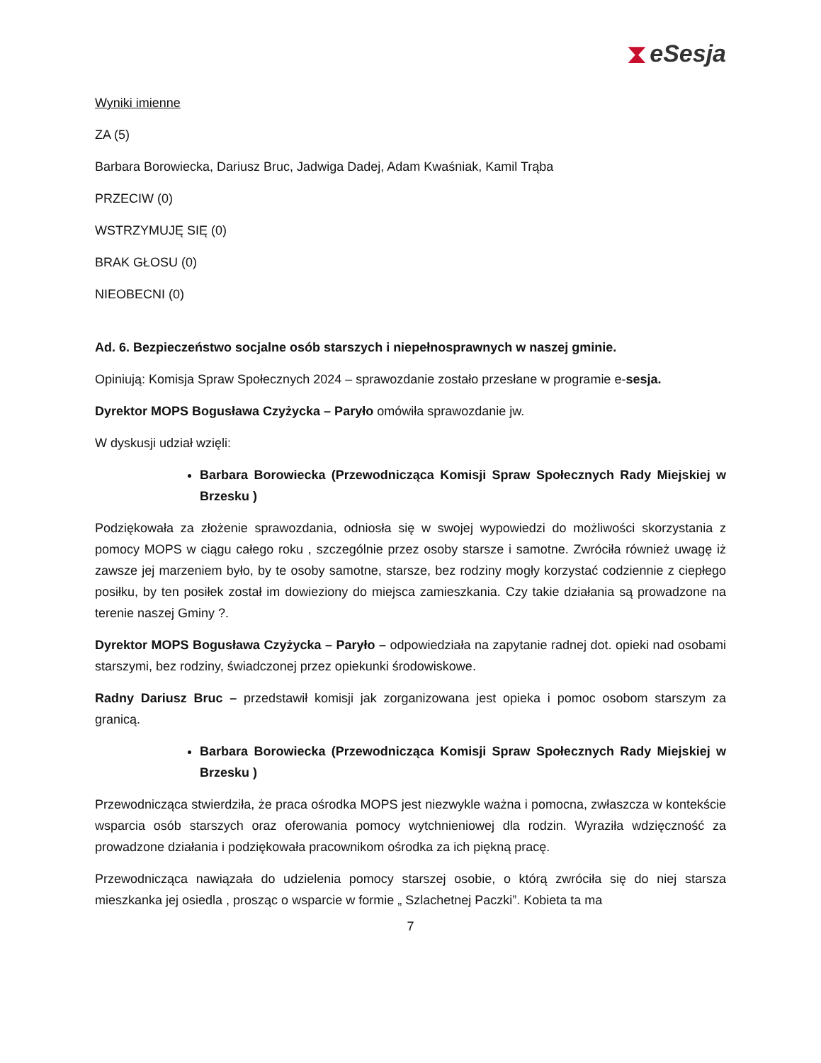⧗ eSesja
Wyniki imienne
ZA (5)
Barbara Borowiecka, Dariusz Bruc, Jadwiga Dadej, Adam Kwaśniak, Kamil Trąba
PRZECIW (0)
WSTRZYMUJĘ SIĘ (0)
BRAK GŁOSU (0)
NIEOBECNI (0)
Ad. 6. Bezpieczeństwo socjalne osób starszych i niepełnosprawnych w naszej gminie.
Opiniują: Komisja Spraw Społecznych 2024 – sprawozdanie zostało przesłane w programie e-sesja.
Dyrektor MOPS Bogusława Czyżycka – Paryło omówiła sprawozdanie jw.
W dyskusji udział wzięli:
Barbara Borowiecka (Przewodnicząca Komisji Spraw Społecznych Rady Miejskiej w Brzesku )
Podziękowała za złożenie sprawozdania, odniosła się w swojej wypowiedzi do możliwości skorzystania z pomocy MOPS w ciągu całego roku , szczególnie przez osoby starsze i samotne. Zwróciła również uwagę iż zawsze jej marzeniem było, by te osoby samotne, starsze, bez rodziny mogły korzystać codziennie z ciepłego posiłku, by ten posiłek został im dowieziony do miejsca zamieszkania. Czy takie działania są prowadzone na terenie naszej Gminy ?.
Dyrektor MOPS Bogusława Czyżycka – Paryło – odpowiedziała na zapytanie radnej dot. opieki nad osobami starszymi, bez rodziny, świadczonej przez opiekunki środowiskowe.
Radny Dariusz Bruc – przedstawił komisji jak zorganizowana jest opieka i pomoc osobom starszym za granicą.
Barbara Borowiecka (Przewodnicząca Komisji Spraw Społecznych Rady Miejskiej w Brzesku )
Przewodnicząca stwierdziła, że praca ośrodka MOPS jest niezwykle ważna i pomocna, zwłaszcza w kontekście wsparcia osób starszych oraz oferowania pomocy wytchnieniowej dla rodzin. Wyraziła wdzięczność za prowadzone działania i podziękowała pracownikom ośrodka za ich piękną pracę.
Przewodnicząca nawiązała do udzielenia pomocy starszej osobie, o którą zwróciła się do niej starsza mieszkanka jej osiedla , prosząc o wsparcie w formie „ Szlachetnej Paczki”. Kobieta ta ma
7